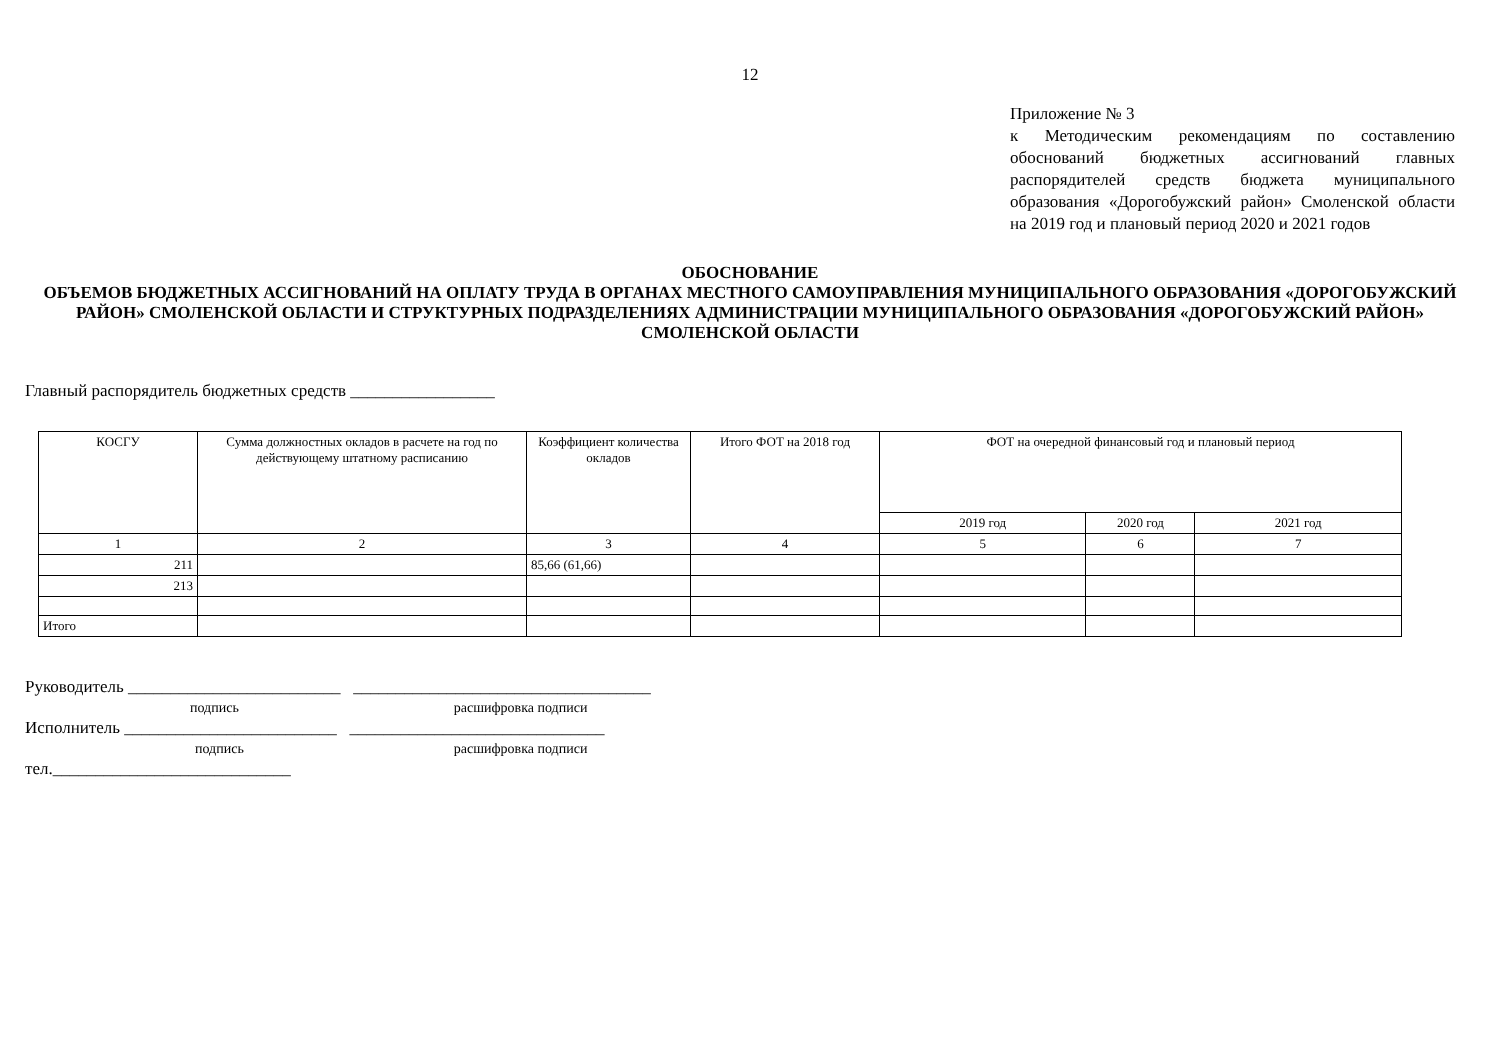12
Приложение № 3
к Методическим рекомендациям по составлению обоснований бюджетных ассигнований главных распорядителей средств бюджета муниципального образования «Дорогобужский район» Смоленской области на 2019 год и плановый период 2020 и 2021 годов
ОБОСНОВАНИЕ
ОБЪЕМОВ БЮДЖЕТНЫХ АССИГНОВАНИЙ НА ОПЛАТУ ТРУДА В ОРГАНАХ МЕСТНОГО САМОУПРАВЛЕНИЯ МУНИЦИПАЛЬНОГО ОБРАЗОВАНИЯ «ДОРОГОБУЖСКИЙ РАЙОН» СМОЛЕНСКОЙ ОБЛАСТИ И СТРУКТУРНЫХ ПОДРАЗДЕЛЕНИЯХ АДМИНИСТРАЦИИ МУНИЦИПАЛЬНОГО ОБРАЗОВАНИЯ «ДОРОГОБУЖСКИЙ РАЙОН» СМОЛЕНСКОЙ ОБЛАСТИ
Главный распорядитель бюджетных средств _________________
| КОСГУ | Сумма должностных окладов в расчете на год по действующему штатному расписанию | Коэффициент количества окладов | Итого ФОТ на 2018 год | ФОТ на очередной финансовый год и плановый период | | |
| --- | --- | --- | --- | --- | --- | --- |
| | | | | 2019 год | 2020 год | 2021 год |
| 1 | 2 | 3 | 4 | 5 | 6 | 7 |
| 211 | | 85,66 (61,66) | | | | |
| 213 | | | | | | |
| Итого | | | | | | |
Руководитель _________________________ ___________________________________
подпись расшифровка подписи
Исполнитель _________________________ ______________________________
подпись расшифровка подписи
тел.____________________________